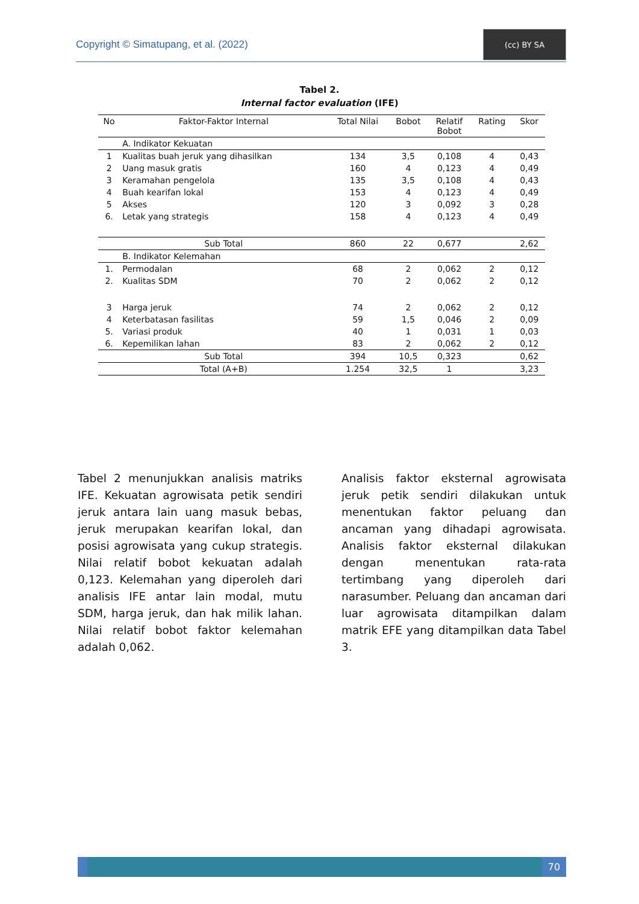Copyright © Simatupang, et al. (2022)
(cc) BY SA
Tabel 2.
Internal factor evaluation (IFE)
| No | Faktor-Faktor Internal | Total Nilai | Bobot | Relatif Bobot | Rating | Skor |
| --- | --- | --- | --- | --- | --- | --- |
| | A. Indikator Kekuatan | | | | | |
| 1 | Kualitas buah jeruk yang dihasilkan | 134 | 3,5 | 0,108 | 4 | 0,43 |
| 2 | Uang masuk gratis | 160 | 4 | 0,123 | 4 | 0,49 |
| 3 | Keramahan pengelola | 135 | 3,5 | 0,108 | 4 | 0,43 |
| 4 | Buah kearifan lokal | 153 | 4 | 0,123 | 4 | 0,49 |
| 5 | Akses | 120 | 3 | 0,092 | 3 | 0,28 |
| 6. | Letak yang strategis | 158 | 4 | 0,123 | 4 | 0,49 |
| | Sub Total | 860 | 22 | 0,677 | | 2,62 |
| | B. Indikator Kelemahan | | | | | |
| 1. | Permodalan | 68 | 2 | 0,062 | 2 | 0,12 |
| 2. | Kualitas SDM | 70 | 2 | 0,062 | 2 | 0,12 |
| 3 | Harga jeruk | 74 | 2 | 0,062 | 2 | 0,12 |
| 4 | Keterbatasan fasilitas | 59 | 1,5 | 0,046 | 2 | 0,09 |
| 5. | Variasi produk | 40 | 1 | 0,031 | 1 | 0,03 |
| 6. | Kepemilikan lahan | 83 | 2 | 0,062 | 2 | 0,12 |
| | Sub Total | 394 | 10,5 | 0,323 | | 0,62 |
| | Total (A+B) | 1.254 | 32,5 | 1 | | 3,23 |
Tabel 2 menunjukkan analisis matriks IFE. Kekuatan agrowisata petik sendiri jeruk antara lain uang masuk bebas, jeruk merupakan kearifan lokal, dan posisi agrowisata yang cukup strategis. Nilai relatif bobot kekuatan adalah 0,123. Kelemahan yang diperoleh dari analisis IFE antar lain modal, mutu SDM, harga jeruk, dan hak milik lahan. Nilai relatif bobot faktor kelemahan adalah 0,062.
Analisis faktor eksternal agrowisata jeruk petik sendiri dilakukan untuk menentukan faktor peluang dan ancaman yang dihadapi agrowisata. Analisis faktor eksternal dilakukan dengan menentukan rata-rata tertimbang yang diperoleh dari narasumber. Peluang dan ancaman dari luar agrowisata ditampilkan dalam matrik EFE yang ditampilkan data Tabel 3.
70